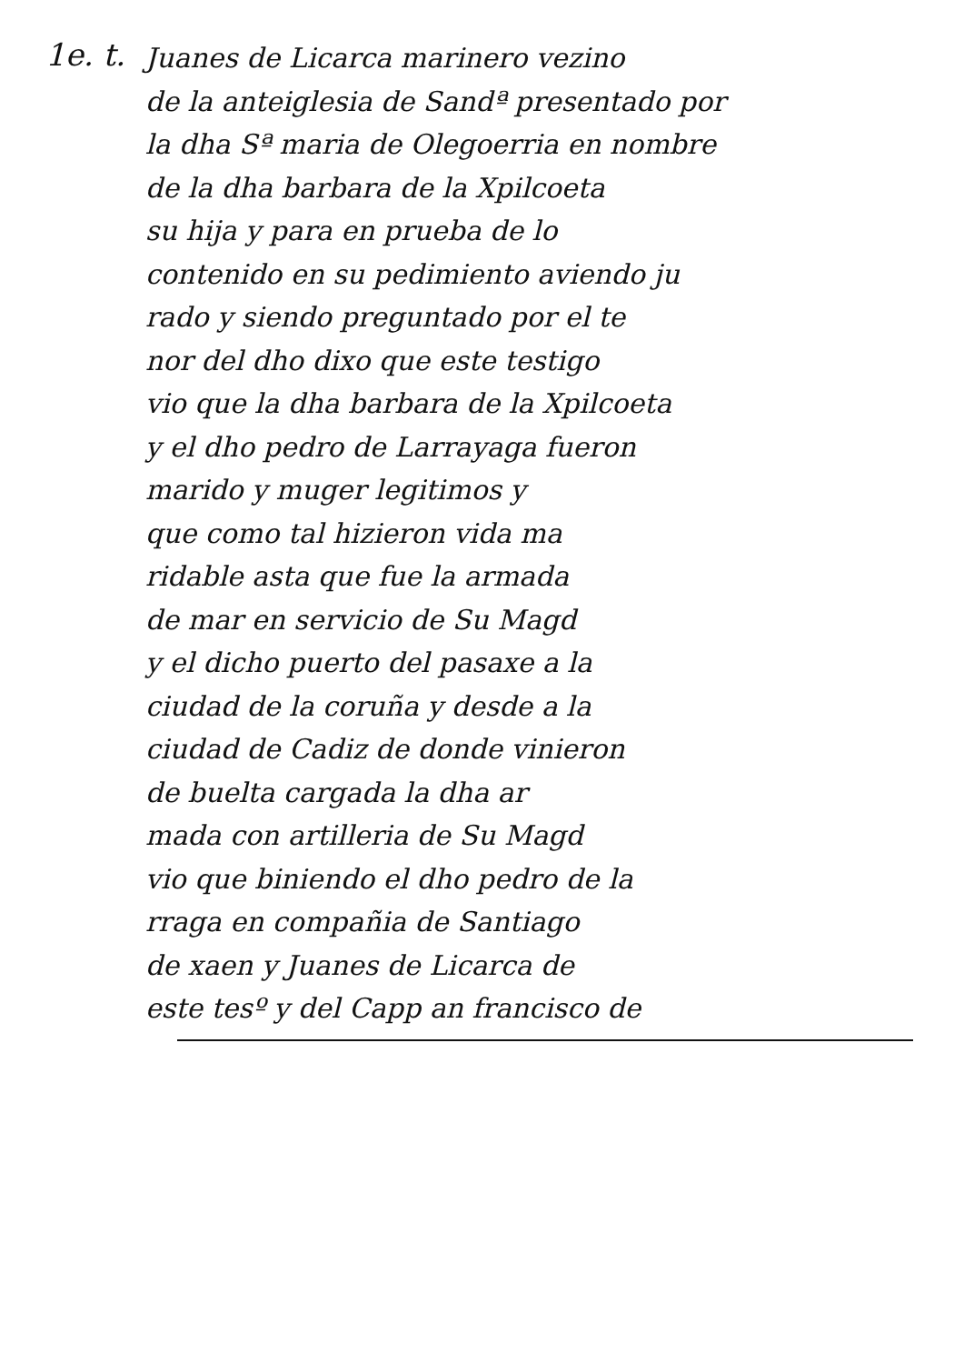1e. t.
Juanes de Licarca marinero vezino
de la anteiglesia de Sandª presentado por
la dha Sª maria de Olegoerria en nombre
de la dha barbara de la Xpilcoeta
su hija y para en prueba de lo
contenido en su pedimiento aviendo ju
rado y siendo preguntado por el te
nor del dho dixo que este testigo
vio que la dha barbara de la Xpilcoeta
y el dho pedro de Larrayaga fueron
marido y muger legitimos y
que como tal hizieron vida ma
ridable asta que fue la armada
de mar en servicio de Su Magd
y el dicho puerto del pasaxe a la
ciudad de la coruña y desde a la
ciudad de Cadiz de donde vinieron
de buelta cargada la dha ar
mada con artilleria de Su Magd
vio que biniendo el dho pedro de la
rraga en compañia de Santiago
de xaen y Juanes de Licarca de
este tesº y del Capp an francisco de